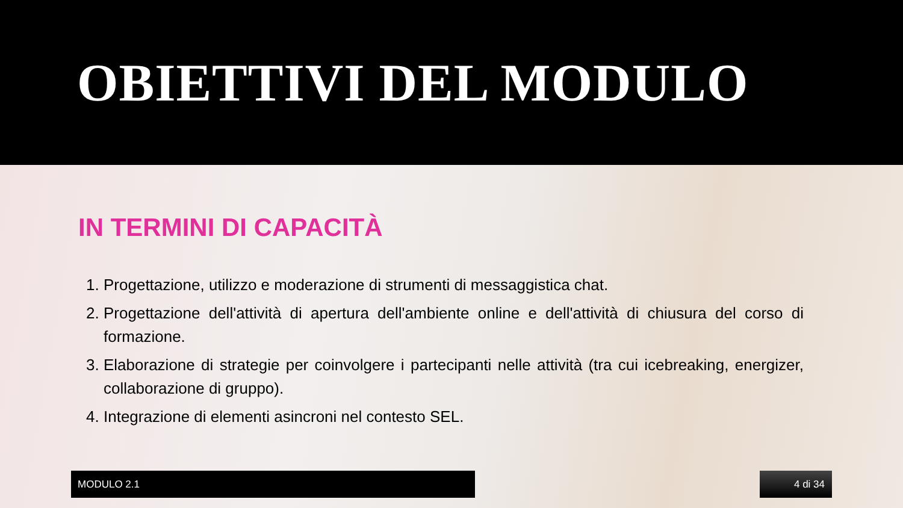OBIETTIVI DEL MODULO
IN TERMINI DI CAPACITÀ
1. Progettazione, utilizzo e moderazione di strumenti di messaggistica chat.
2. Progettazione dell'attività di apertura dell'ambiente online e dell'attività di chiusura del corso di formazione.
3. Elaborazione di strategie per coinvolgere i partecipanti nelle attività (tra cui icebreaking, energizer, collaborazione di gruppo).
4. Integrazione di elementi asincroni nel contesto SEL.
MODULO 2.1 4 di 34